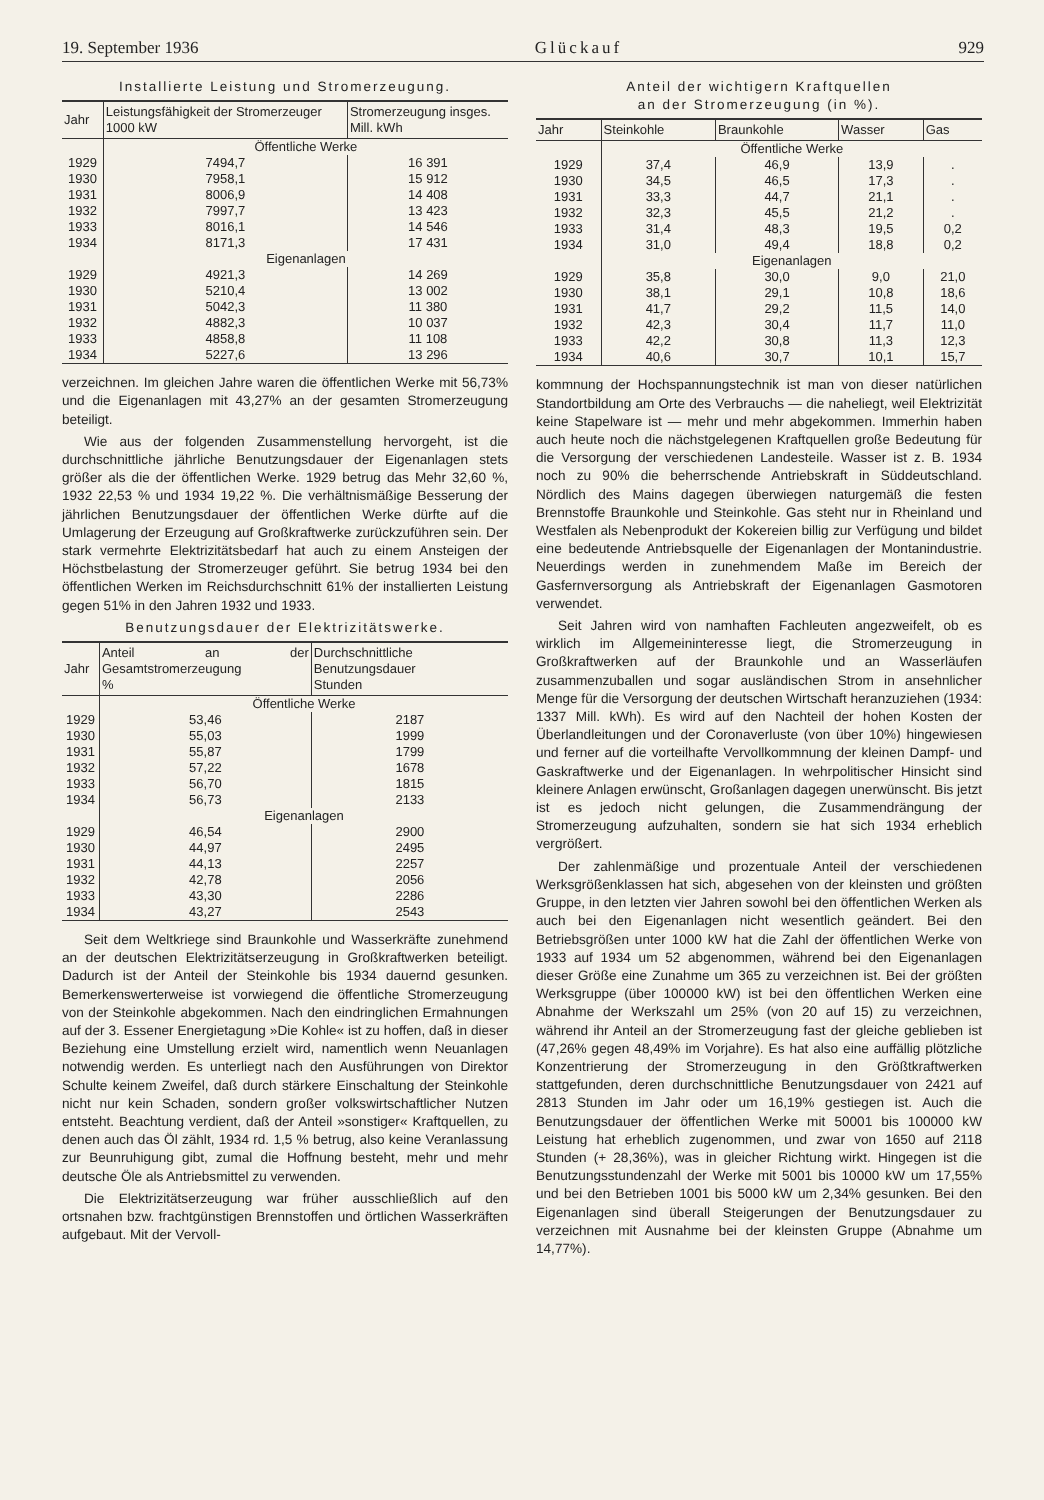19. September 1936 Glückauf 929
Installierte Leistung und Stromerzeugung.
| Jahr | Leistungsfähigkeit der Stromerzeuger 1000 kW | Stromerzeugung insges. Mill. kWh |
| --- | --- | --- |
| | Öffentliche Werke | |
| 1929 | 7494,7 | 16 391 |
| 1930 | 7958,1 | 15 912 |
| 1931 | 8006,9 | 14 408 |
| 1932 | 7997,7 | 13 423 |
| 1933 | 8016,1 | 14 546 |
| 1934 | 8171,3 | 17 431 |
| | Eigenanlagen | |
| 1929 | 4921,3 | 14 269 |
| 1930 | 5210,4 | 13 002 |
| 1931 | 5042,3 | 11 380 |
| 1932 | 4882,3 | 10 037 |
| 1933 | 4858,8 | 11 108 |
| 1934 | 5227,6 | 13 296 |
verzeichnen. Im gleichen Jahre waren die öffentlichen Werke mit 56,73% und die Eigenanlagen mit 43,27% an der gesamten Stromerzeugung beteiligt.
Wie aus der folgenden Zusammenstellung hervorgeht, ist die durchschnittliche jährliche Benutzungsdauer der Eigenanlagen stets größer als die der öffentlichen Werke. 1929 betrug das Mehr 32,60 %, 1932 22,53 % und 1934 19,22 %. Die verhältnismäßige Besserung der jährlichen Benutzungsdauer der öffentlichen Werke dürfte auf die Umlagerung der Erzeugung auf Großkraftwerke zurückzuführen sein. Der stark vermehrte Elektrizitätsbedarf hat auch zu einem Ansteigen der Höchstbelastung der Stromerzeuger geführt. Sie betrug 1934 bei den öffentlichen Werken im Reichsdurchschnitt 61% der installierten Leistung gegen 51% in den Jahren 1932 und 1933.
Benutzungsdauer der Elektrizitätswerke.
| Jahr | Anteil an der Gesamtstromerzeugung % | Durchschnittliche Benutzungsdauer Stunden |
| --- | --- | --- |
| | Öffentliche Werke | |
| 1929 | 53,46 | 2187 |
| 1930 | 55,03 | 1999 |
| 1931 | 55,87 | 1799 |
| 1932 | 57,22 | 1678 |
| 1933 | 56,70 | 1815 |
| 1934 | 56,73 | 2133 |
| | Eigenanlagen | |
| 1929 | 46,54 | 2900 |
| 1930 | 44,97 | 2495 |
| 1931 | 44,13 | 2257 |
| 1932 | 42,78 | 2056 |
| 1933 | 43,30 | 2286 |
| 1934 | 43,27 | 2543 |
Seit dem Weltkriege sind Braunkohle und Wasserkräfte zunehmend an der deutschen Elektrizitätserzeugung in Großkraftwerken beteiligt. Dadurch ist der Anteil der Steinkohle bis 1934 dauernd gesunken. Bemerkenswerterweise ist vorwiegend die öffentliche Stromerzeugung von der Steinkohle abgekommen. Nach den eindringlichen Ermahnungen auf der 3. Essener Energietagung »Die Kohle« ist zu hoffen, daß in dieser Beziehung eine Umstellung erzielt wird, namentlich wenn Neuanlagen notwendig werden. Es unterliegt nach den Ausführungen von Direktor Schulte keinem Zweifel, daß durch stärkere Einschaltung der Steinkohle nicht nur kein Schaden, sondern großer volkswirtschaftlicher Nutzen entsteht. Beachtung verdient, daß der Anteil »sonstiger« Kraftquellen, zu denen auch das Öl zählt, 1934 rd. 1,5 % betrug, also keine Veranlassung zur Beunruhigung gibt, zumal die Hoffnung besteht, mehr und mehr deutsche Öle als Antriebsmittel zu verwenden.
Die Elektrizitätserzeugung war früher ausschließlich auf den ortsnahen bzw. frachtgünstigen Brennstoffen und örtlichen Wasserkräften aufgebaut. Mit der Vervoll-
Anteil der wichtigern Kraftquellen
an der Stromerzeugung (in %).
| Jahr | Steinkohle | Braunkohle | Wasser | Gas |
| --- | --- | --- | --- | --- |
| | Öffentliche Werke | | | |
| 1929 | 37,4 | 46,9 | 13,9 | . |
| 1930 | 34,5 | 46,5 | 17,3 | . |
| 1931 | 33,3 | 44,7 | 21,1 | . |
| 1932 | 32,3 | 45,5 | 21,2 | . |
| 1933 | 31,4 | 48,3 | 19,5 | 0,2 |
| 1934 | 31,0 | 49,4 | 18,8 | 0,2 |
| | Eigenanlagen | | | |
| 1929 | 35,8 | 30,0 | 9,0 | 21,0 |
| 1930 | 38,1 | 29,1 | 10,8 | 18,6 |
| 1931 | 41,7 | 29,2 | 11,5 | 14,0 |
| 1932 | 42,3 | 30,4 | 11,7 | 11,0 |
| 1933 | 42,2 | 30,8 | 11,3 | 12,3 |
| 1934 | 40,6 | 30,7 | 10,1 | 15,7 |
kommnung der Hochspannungstechnik ist man von dieser natürlichen Standortbildung am Orte des Verbrauchs — die naheliegt, weil Elektrizität keine Stapelware ist — mehr und mehr abgekommen. Immerhin haben auch heute noch die nächstgelegenen Kraftquellen große Bedeutung für die Versorgung der verschiedenen Landesteile. Wasser ist z. B. 1934 noch zu 90% die beherrschende Antriebskraft in Süddeutschland. Nördlich des Mains dagegen überwiegen naturgemäß die festen Brennstoffe Braunkohle und Steinkohle. Gas steht nur in Rheinland und Westfalen als Nebenprodukt der Kokereien billig zur Verfügung und bildet eine bedeutende Antriebsquelle der Eigenanlagen der Montanindustrie. Neuerdings werden in zunehmendem Maße im Bereich der Gasfernversorgung als Antriebskraft der Eigenanlagen Gasmotoren verwendet.
Seit Jahren wird von namhaften Fachleuten angezweifelt, ob es wirklich im Allgemeininteresse liegt, die Stromerzeugung in Großkraftwerken auf der Braunkohle und an Wasserläufen zusammenzuballen und sogar ausländischen Strom in ansehnlicher Menge für die Versorgung der deutschen Wirtschaft heranzuziehen (1934: 1337 Mill. kWh). Es wird auf den Nachteil der hohen Kosten der Überlandleitungen und der Coronaverluste (von über 10%) hingewiesen und ferner auf die vorteilhafte Vervollkommnung der kleinen Dampf- und Gaskraftwerke und der Eigenanlagen. In wehrpolitischer Hinsicht sind kleinere Anlagen erwünscht, Großanlagen dagegen unerwünscht. Bis jetzt ist es jedoch nicht gelungen, die Zusammendrängung der Stromerzeugung aufzuhalten, sondern sie hat sich 1934 erheblich vergrößert.
Der zahlenmäßige und prozentuale Anteil der verschiedenen Werksgrößenklassen hat sich, abgesehen von der kleinsten und größten Gruppe, in den letzten vier Jahren sowohl bei den öffentlichen Werken als auch bei den Eigenanlagen nicht wesentlich geändert. Bei den Betriebsgrößen unter 1000 kW hat die Zahl der öffentlichen Werke von 1933 auf 1934 um 52 abgenommen, während bei den Eigenanlagen dieser Größe eine Zunahme um 365 zu verzeichnen ist. Bei der größten Werksgruppe (über 100000 kW) ist bei den öffentlichen Werken eine Abnahme der Werkszahl um 25% (von 20 auf 15) zu verzeichnen, während ihr Anteil an der Stromerzeugung fast der gleiche geblieben ist (47,26% gegen 48,49% im Vorjahre). Es hat also eine auffällig plötzliche Konzentrierung der Stromerzeugung in den Größtkraftwerken stattgefunden, deren durchschnittliche Benutzungsdauer von 2421 auf 2813 Stunden im Jahr oder um 16,19% gestiegen ist. Auch die Benutzungsdauer der öffentlichen Werke mit 50001 bis 100000 kW Leistung hat erheblich zugenommen, und zwar von 1650 auf 2118 Stunden (+ 28,36%), was in gleicher Richtung wirkt. Hingegen ist die Benutzungsstundenzahl der Werke mit 5001 bis 10000 kW um 17,55% und bei den Betrieben 1001 bis 5000 kW um 2,34% gesunken. Bei den Eigenanlagen sind überall Steigerungen der Benutzungsdauer zu verzeichnen mit Ausnahme bei der kleinsten Gruppe (Abnahme um 14,77%).